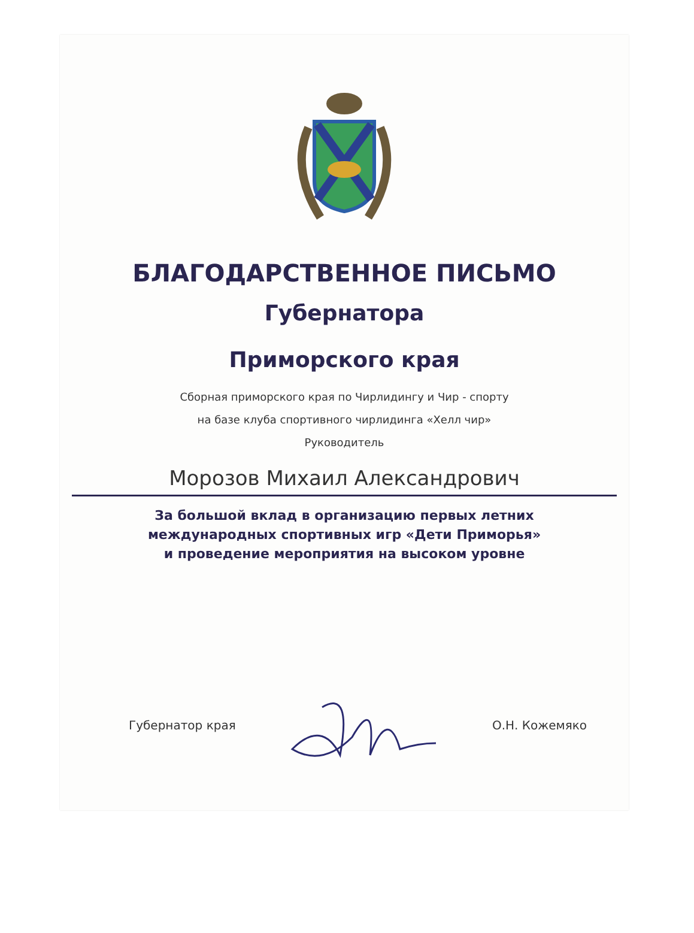БЛАГОДАРСТВЕННОЕ ПИСЬМО
Губернатора
Приморского края
Сборная приморского края по Чирлидингу и Чир - спорту
на базе клуба спортивного чирлидинга «Хелл чир»
Руководитель
Морозов Михаил Александрович
За большой вклад в организацию первых летних
международных спортивных игр «Дети Приморья»
и проведение мероприятия на высоком уровне
Губернатор края О.Н. Кожемяко